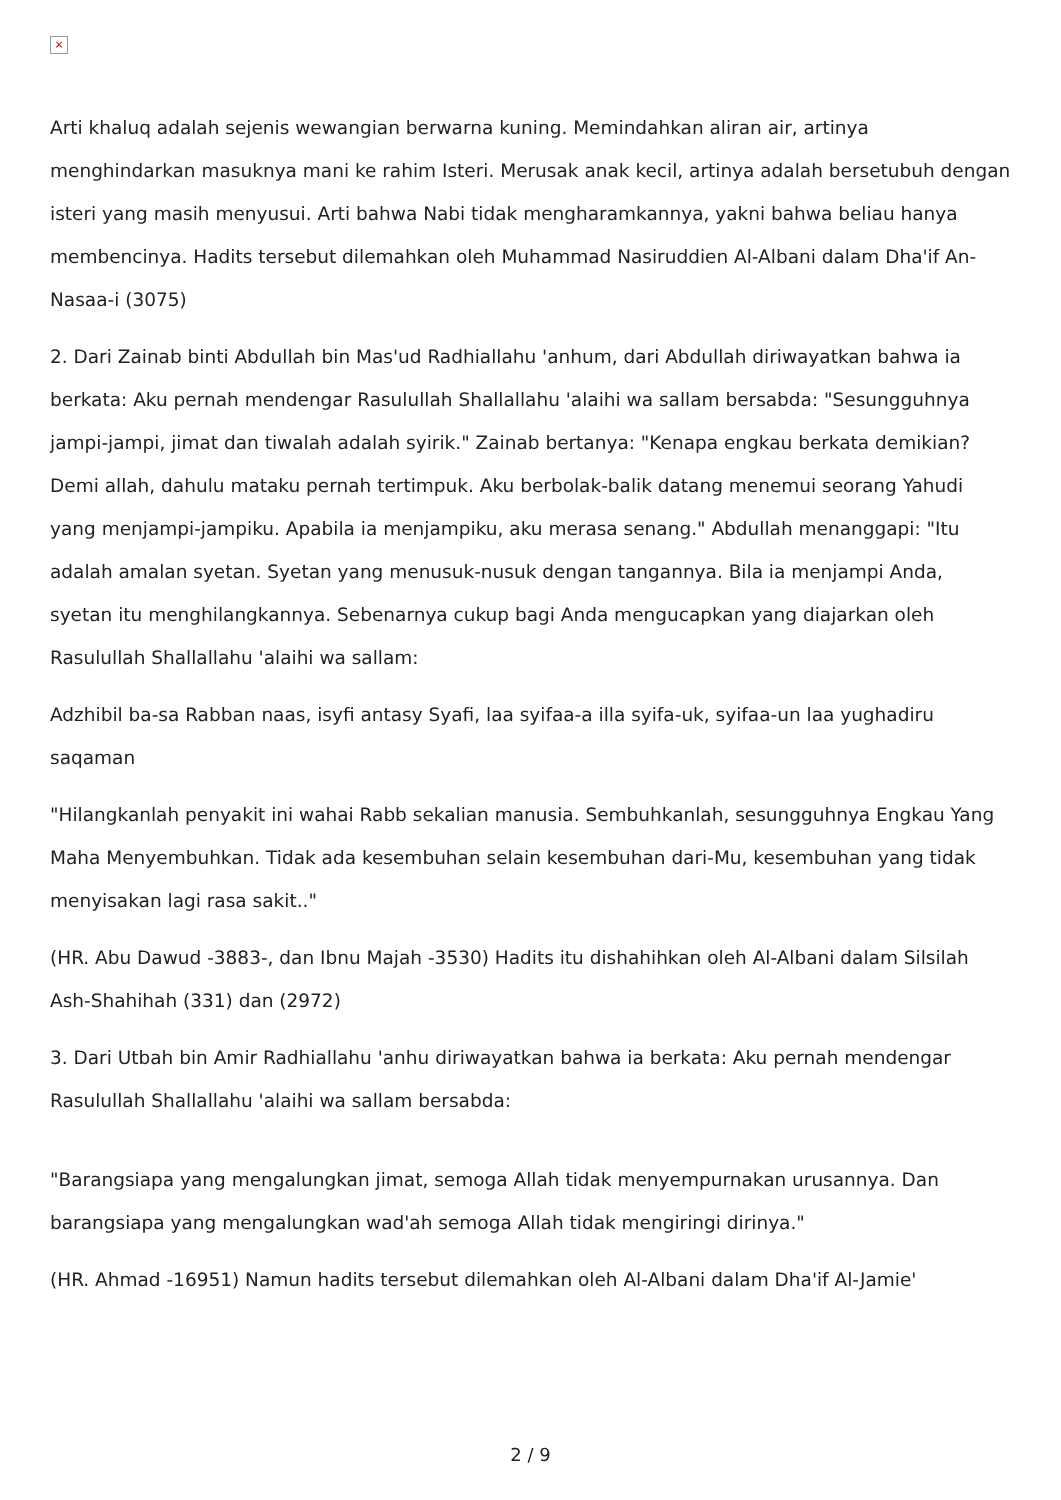×
Arti khaluq adalah sejenis wewangian berwarna kuning. Memindahkan aliran air, artinya menghindarkan masuknya mani ke rahim Isteri. Merusak anak kecil, artinya adalah bersetubuh dengan isteri yang masih menyusui. Arti bahwa Nabi tidak mengharamkannya, yakni bahwa beliau hanya membencinya. Hadits tersebut dilemahkan oleh Muhammad Nasiruddien Al-Albani dalam Dha'if An-Nasaa-i (3075)
2. Dari Zainab binti Abdullah bin Mas'ud Radhiallahu 'anhum, dari Abdullah diriwayatkan bahwa ia berkata: Aku pernah mendengar Rasulullah Shallallahu 'alaihi wa sallam bersabda: "Sesungguhnya jampi-jampi, jimat dan tiwalah adalah syirik." Zainab bertanya: "Kenapa engkau berkata demikian? Demi allah, dahulu mataku pernah tertimpuk. Aku berbolak-balik datang menemui seorang Yahudi yang menjampi-jampiku. Apabila ia menjampiku, aku merasa senang." Abdullah menanggapi: "Itu adalah amalan syetan. Syetan yang menusuk-nusuk dengan tangannya. Bila ia menjampi Anda, syetan itu menghilangkannya. Sebenarnya cukup bagi Anda mengucapkan yang diajarkan oleh Rasulullah Shallallahu 'alaihi wa sallam:
Adzhibil ba-sa Rabban naas, isyfi antasy Syafi, laa syifaa-a illa syifa-uk, syifaa-un laa yughadiru saqaman
"Hilangkanlah penyakit ini wahai Rabb sekalian manusia. Sembuhkanlah, sesungguhnya Engkau Yang Maha Menyembuhkan. Tidak ada kesembuhan selain kesembuhan dari-Mu, kesembuhan yang tidak menyisakan lagi rasa sakit.."
(HR. Abu Dawud -3883-, dan Ibnu Majah -3530) Hadits itu dishahihkan oleh Al-Albani dalam Silsilah Ash-Shahihah (331) dan (2972)
3. Dari Utbah bin Amir Radhiallahu 'anhu diriwayatkan bahwa ia berkata: Aku pernah mendengar Rasulullah Shallallahu 'alaihi wa sallam bersabda:
"Barangsiapa yang mengalungkan jimat, semoga Allah tidak menyempurnakan urusannya. Dan barangsiapa yang mengalungkan wad'ah semoga Allah tidak mengiringi dirinya."
(HR. Ahmad -16951) Namun hadits tersebut dilemahkan oleh Al-Albani dalam Dha'if Al-Jamie'
2 / 9